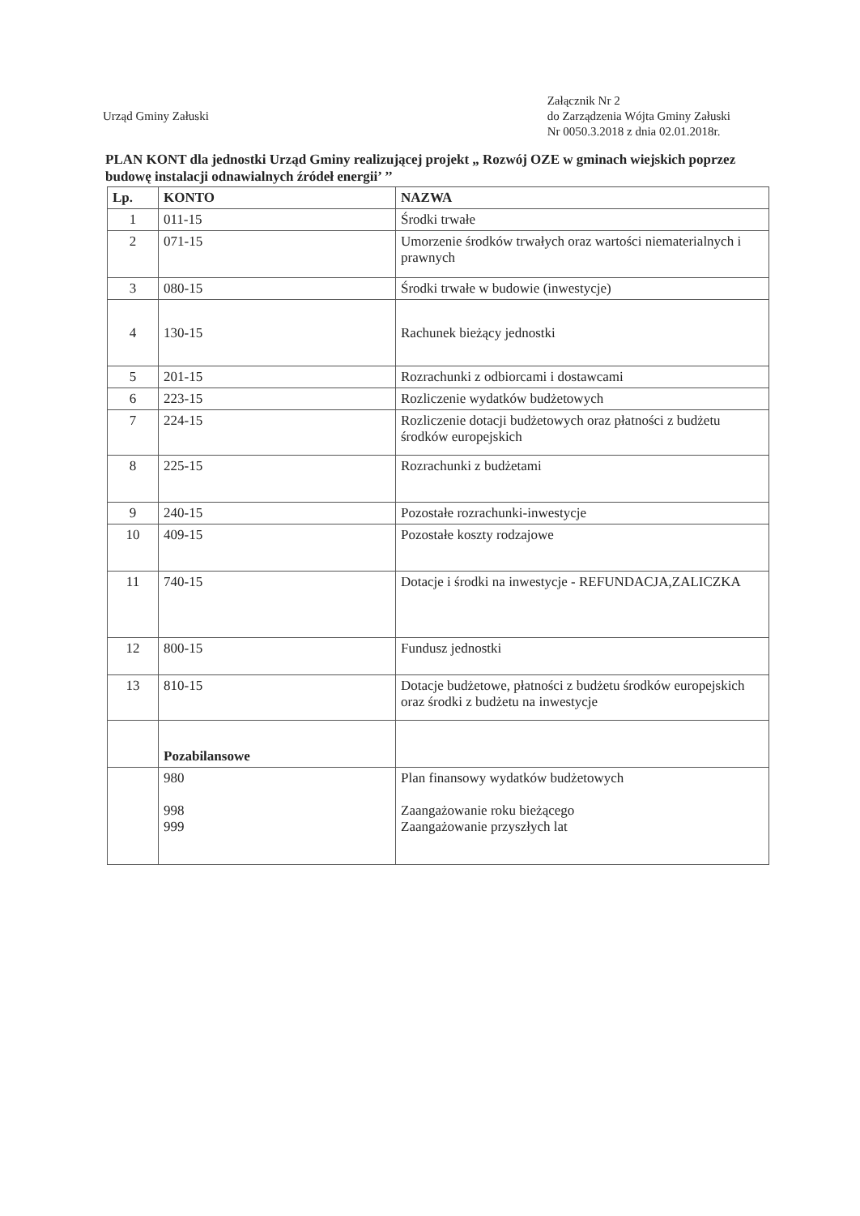Urząd Gminy Załuski
Załącznik Nr 2
do Zarządzenia Wójta Gminy Załuski
Nr 0050.3.2018 z dnia 02.01.2018r.
PLAN KONT dla jednostki Urząd Gminy realizującej projekt „ Rozwój OZE w gminach wiejskich poprzez budowę instalacji odnawialnych źródeł energii’ ’’
| Lp. | KONTO | NAZWA |
| --- | --- | --- |
| 1 | 011-15 | Środki trwałe |
| 2 | 071-15 | Umorzenie środków trwałych oraz wartości niematerialnych i prawnych |
| 3 | 080-15 | Środki trwałe w budowie (inwestycje) |
| 4 | 130-15 | Rachunek bieżący jednostki |
| 5 | 201-15 | Rozrachunki z odbiorcami i dostawcami |
| 6 | 223-15 | Rozliczenie wydatków budżetowych |
| 7 | 224-15 | Rozliczenie dotacji budżetowych oraz płatności z budżetu środków europejskich |
| 8 | 225-15 | Rozrachunki z budżetami |
| 9 | 240-15 | Pozostałe rozrachunki-inwestycje |
| 10 | 409-15 | Pozostałe koszty rodzajowe |
| 11 | 740-15 | Dotacje i środki na inwestycje - REFUNDACJA,ZALICZKA |
| 12 | 800-15 | Fundusz jednostki |
| 13 | 810-15 | Dotacje budżetowe, płatności z budżetu środków europejskich oraz środki z budżetu na inwestycje |
| | Pozabilansowe | |
| | 980 998 999 | Plan finansowy wydatków budżetowych Zaangażowanie roku bieżącego Zaangażowanie przyszłych lat |